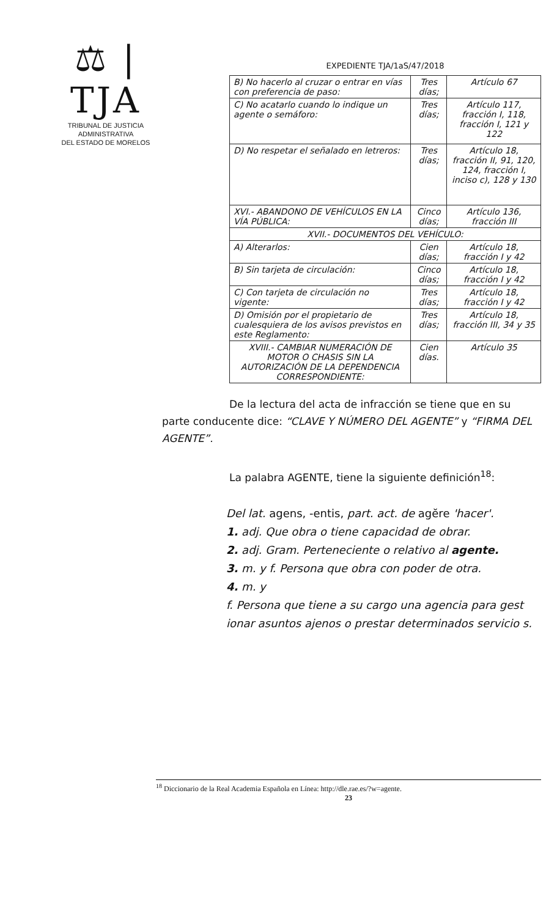⚖ | TJA
TRIBUNAL DE JUSTICIA ADMINISTRATIVA
DEL ESTADO DE MORELOS
EXPEDIENTE TJA/1aS/47/2018
| B) No hacerlo al cruzar o entrar en vías con preferencia de paso: | Tres días; | Artículo 67 |
| C) No acatarlo cuando lo indique un agente o semáforo: | Tres días; | Artículo 117, fracción I, 118, fracción I, 121 y 122 |
| D) No respetar el señalado en letreros: | Tres días; | Artículo 18, fracción II, 91, 120, 124, fracción I, inciso c), 128 y 130 |
| XVI.- ABANDONO DE VEHÍCULOS EN LA VÍA PÚBLICA: | Cinco días; | Artículo 136, fracción III |
| XVII.- DOCUMENTOS DEL VEHÍCULO: | | |
| A) Alterarlos: | Cien días; | Artículo 18, fracción I y 42 |
| B) Sin tarjeta de circulación: | Cinco días; | Artículo 18, fracción I y 42 |
| C) Con tarjeta de circulación no vigente: | Tres días; | Artículo 18, fracción I y 42 |
| D) Omisión por el propietario de cualesquiera de los avisos previstos en este Reglamento: | Tres días; | Artículo 18, fracción III, 34 y 35 |
| XVIII.- CAMBIAR NUMERACIÓN DE MOTOR O CHASIS SIN LA AUTORIZACIÓN DE LA DEPENDENCIA CORRESPONDIENTE: | Cien días. | Artículo 35 |
De la lectura del acta de infracción se tiene que en su parte conducente dice: “CLAVE Y NÚMERO DEL AGENTE” y “FIRMA DEL AGENTE”.
La palabra AGENTE, tiene la siguiente definición<sup>18</sup>:
Del lat. agens, -entis, part. act. de agĕre 'hacer'.
1. adj. Que obra o tiene capacidad de obrar.
2. adj. Gram. Perteneciente o relativo al agente.
3. m. y f. Persona que obra con poder de otra.
4. m. y
f. Persona que tiene a su cargo una agencia para gest ionar asuntos ajenos o prestar determinados servicio s.
<sup>18</sup> Diccionario de la Real Academia Española en Línea: http://dle.rae.es/?w=agente.
23